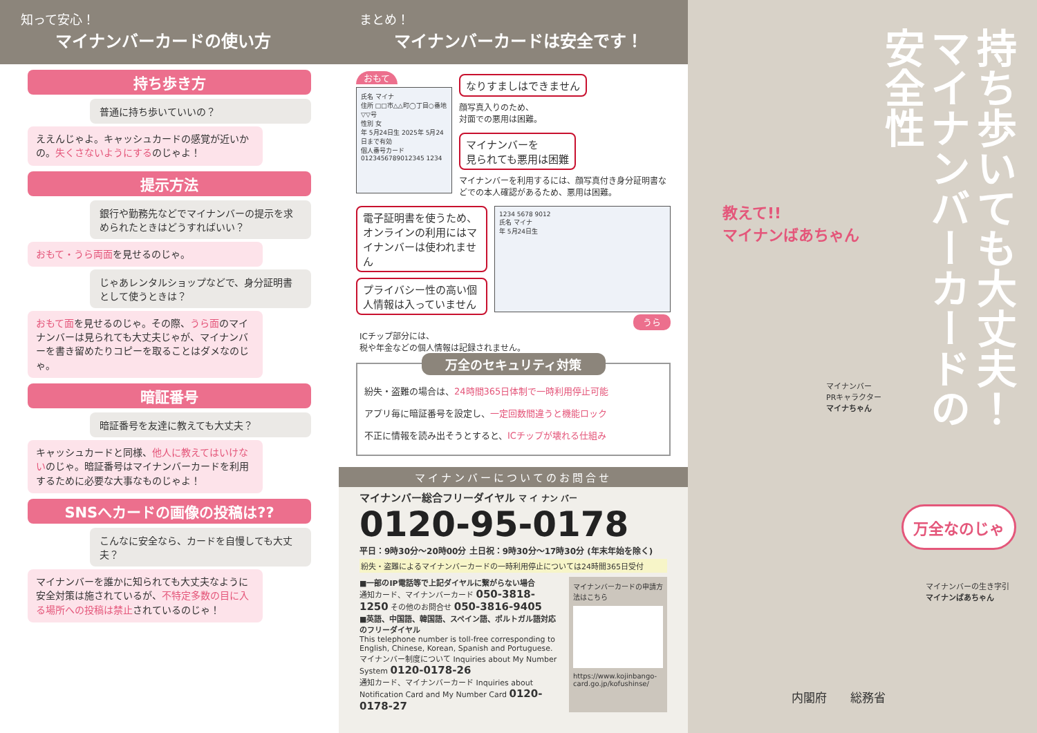知って安心！
マイナンバーカードの使い方
持ち歩き方
普通に持ち歩いていいの？
ええんじゃよ。キャッシュカードの感覚が近いかの。失くさないようにするのじゃよ！
提示方法
銀行や勤務先などでマイナンバーの提示を求められたときはどうすればいい？
おもて・うら両面を見せるのじゃ。
じゃあレンタルショップなどで、身分証明書として使うときは？
おもて面を見せるのじゃ。その際、うら面のマイナンバーは見られても大丈夫じゃが、マイナンバーを書き留めたりコピーを取ることはダメなのじゃ。
暗証番号
暗証番号を友達に教えても大丈夫？
キャッシュカードと同様、他人に教えてはいけないのじゃ。暗証番号はマイナンバーカードを利用するために必要な大事なものじゃよ！
SNSへカードの画像の投稿は??
こんなに安全なら、カードを自慢しても大丈夫？
マイナンバーを誰かに知られても大丈夫なように安全対策は施されているが、不特定多数の目に入る場所への投稿は禁止されているのじゃ！
まとめ！
マイナンバーカードは安全です！
おもて
氏名 マイナ
住所 □□市△△町◯丁目○番地▽▽号
性別 女
年 5月24日生 2025年 5月24日まで有効
個人番号カード
0123456789012345 1234
なりすましはできません
顔写真入りのため、
対面での悪用は困難。
マイナンバーを
見られても悪用は困難
マイナンバーを利用するには、顔写真付き身分証明書などでの本人確認があるため、悪用は困難。
電子証明書を使うため、オンラインの利用にはマイナンバーは使われません
プライバシー性の高い個人情報は入っていません
1234 5678 9012
氏名 マイナ
年 5月24日生
うら
ICチップ部分には、
税や年金などの個人情報は記録されません。
万全のセキュリティ対策
紛失・盗難の場合は、24時間365日体制で一時利用停止可能
アプリ毎に暗証番号を設定し、一定回数間違うと機能ロック
不正に情報を読み出そうとすると、ICチップが壊れる仕組み
マイナンバーについてのお問合せ
マイナンバー総合フリーダイヤル マ イ ナン バー
0120-95-0178
平日：9時30分～20時00分 土日祝：9時30分～17時30分 (年末年始を除く)
紛失・盗難によるマイナンバーカードの一時利用停止については24時間365日受付
■一部のIP電話等で上記ダイヤルに繋がらない場合
通知カード、マイナンバーカード 050-3818-1250 その他のお問合せ 050-3816-9405
■英語、中国語、韓国語、スペイン語、ポルトガル語対応のフリーダイヤル
This telephone number is toll-free corresponding to English, Chinese, Korean, Spanish and Portuguese.
マイナンバー制度について Inquiries about My Number System 0120-0178-26
通知カード、マイナンバーカード Inquiries about Notification Card and My Number Card 0120-0178-27
マイナンバーカードの申請方法はこちら
https://www.kojinbango-card.go.jp/kofushinse/
持ち歩いても大丈夫！
マイナンバーカードの
安全性
教えて!!
マイナンばあちゃん
マイナンバー
PRキャラクター
マイナちゃん
万全なのじゃ
マイナンバーの生き字引
マイナンばあちゃん
内閣府　　総務省